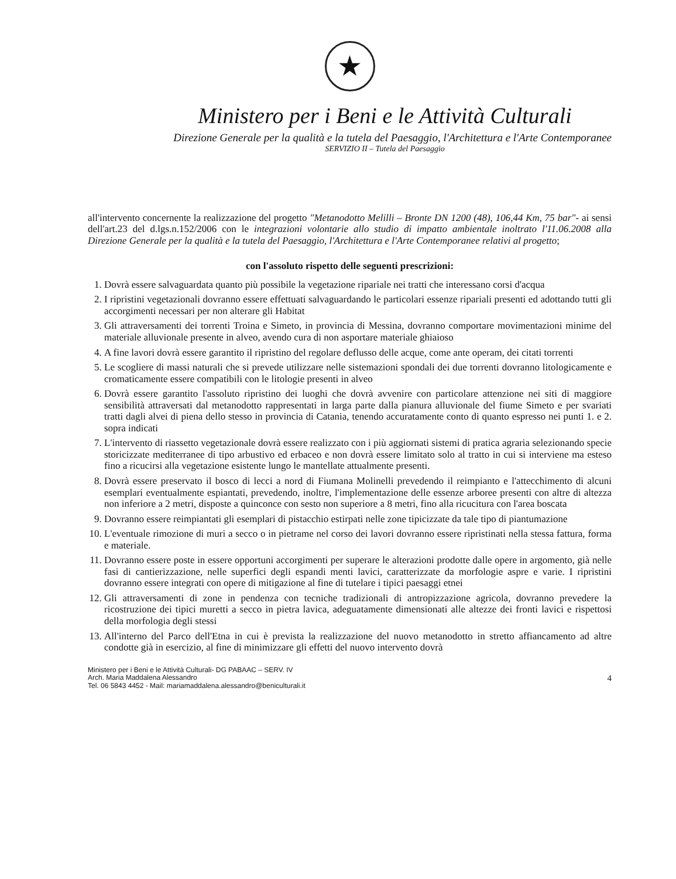★
Ministero per i Beni e le Attività Culturali
Direzione Generale per la qualità e la tutela del Paesaggio, l'Architettura e l'Arte Contemporanee
SERVIZIO II – Tutela del Paesaggio
all'intervento concernente la realizzazione del progetto "Metanodotto Melilli – Bronte DN 1200 (48), 106,44 Km, 75 bar"- ai sensi dell'art.23 del d.lgs.n.152/2006 con le integrazioni volontarie allo studio di impatto ambientale inoltrato l'11.06.2008 alla Direzione Generale per la qualità e la tutela del Paesaggio, l'Architettura e l'Arte Contemporanee relativi al progetto;
con l'assoluto rispetto delle seguenti prescrizioni:
1. Dovrà essere salvaguardata quanto più possibile la vegetazione ripariale nei tratti che interessano corsi d'acqua
2. I ripristini vegetazionali dovranno essere effettuati salvaguardando le particolari essenze ripariali presenti ed adottando tutti gli accorgimenti necessari per non alterare gli Habitat
3. Gli attraversamenti dei torrenti Troina e Simeto, in provincia di Messina, dovranno comportare movimentazioni minime del materiale alluvionale presente in alveo, avendo cura di non asportare materiale ghiaioso
4. A fine lavori dovrà essere garantito il ripristino del regolare deflusso delle acque, come ante operam, dei citati torrenti
5. Le scogliere di massi naturali che si prevede utilizzare nelle sistemazioni spondali dei due torrenti dovranno litologicamente e cromaticamente essere compatibili con le litologie presenti in alveo
6. Dovrà essere garantito l'assoluto ripristino dei luoghi che dovrà avvenire con particolare attenzione nei siti di maggiore sensibilità attraversati dal metanodotto rappresentati in larga parte dalla pianura alluvionale del fiume Simeto e per svariati tratti dagli alvei di piena dello stesso in provincia di Catania, tenendo accuratamente conto di quanto espresso nei punti 1. e 2. sopra indicati
7. L'intervento di riassetto vegetazionale dovrà essere realizzato con i più aggiornati sistemi di pratica agraria selezionando specie storicizzate mediterranee di tipo arbustivo ed erbaceo e non dovrà essere limitato solo al tratto in cui si interviene ma esteso fino a ricucirsi alla vegetazione esistente lungo le mantellate attualmente presenti.
8. Dovrà essere preservato il bosco di lecci a nord di Fiumana Molinelli prevedendo il reimpianto e l'attecchimento di alcuni esemplari eventualmente espiantati, prevedendo, inoltre, l'implementazione delle essenze arboree presenti con altre di altezza non inferiore a 2 metri, disposte a quinconce con sesto non superiore a 8 metri, fino alla ricucitura con l'area boscata
9. Dovranno essere reimpiantati gli esemplari di pistacchio estirpati nelle zone tipicizzate da tale tipo di piantumazione
10. L'eventuale rimozione di muri a secco o in pietrame nel corso dei lavori dovranno essere ripristinati nella stessa fattura, forma e materiale.
11. Dovranno essere poste in essere opportuni accorgimenti per superare le alterazioni prodotte dalle opere in argomento, già nelle fasi di cantierizzazione, nelle superfici degli espandi menti lavici, caratterizzate da morfologie aspre e varie. I ripristini dovranno essere integrati con opere di mitigazione al fine di tutelare i tipici paesaggi etnei
12. Gli attraversamenti di zone in pendenza con tecniche tradizionali di antropizzazione agricola, dovranno prevedere la ricostruzione dei tipici muretti a secco in pietra lavica, adeguatamente dimensionati alle altezze dei fronti lavici e rispettosi della morfologia degli stessi
13. All'interno del Parco dell'Etna in cui è prevista la realizzazione del nuovo metanodotto in stretto affiancamento ad altre condotte già in esercizio, al fine di minimizzare gli effetti del nuovo intervento dovrà
Ministero per i Beni e le Attività Culturali- DG PABAAC – SERV. IV
Arch. Maria Maddalena Alessandro
Tel. 06 5843 4452 - Mail: mariamaddalena.alessandro@beniculturali.it
4